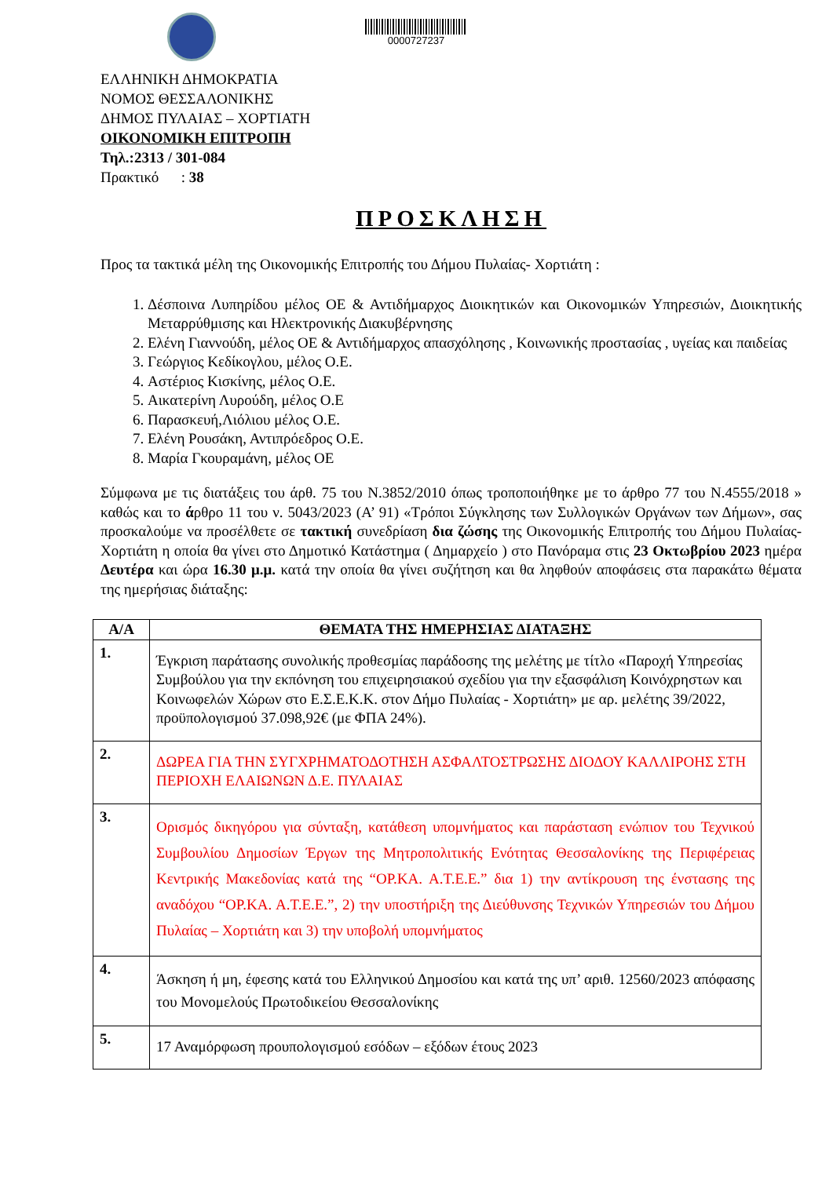0000727237
ΕΛΛΗΝΙΚΗ ΔΗΜΟΚΡΑΤΙΑ
ΝΟΜΟΣ ΘΕΣΣΑΛΟΝΙΚΗΣ
ΔΗΜΟΣ ΠΥΛΑΙΑΣ – ΧΟΡΤΙΑΤΗ
ΟΙΚΟΝΟΜΙΚΗ ΕΠΙΤΡΟΠΗ
Τηλ.:2313 / 301-084
Πρακτικό : 38
ΠΡΟΣΚΛΗΣΗ
Προς τα τακτικά μέλη της Οικονομικής Επιτροπής του Δήμου Πυλαίας- Χορτιάτη :
1. Δέσποινα Λυπηρίδου μέλος ΟΕ & Αντιδήμαρχος Διοικητικών και Οικονομικών Υπηρεσιών, Διοικητικής Μεταρρύθμισης και Ηλεκτρονικής Διακυβέρνησης
2. Ελένη Γιαννούδη, μέλος ΟΕ & Αντιδήμαρχος απασχόλησης , Κοινωνικής προστασίας , υγείας και παιδείας
3. Γεώργιος Κεδίκογλου, μέλος Ο.Ε.
4. Αστέριος Κισκίνης, μέλος Ο.Ε.
5. Αικατερίνη Λυρούδη, μέλος Ο.Ε
6. Παρασκευή,Λιόλιου μέλος Ο.Ε.
7. Ελένη Ρουσάκη, Αντιπρόεδρος Ο.Ε.
8. Μαρία Γκουραμάνη, μέλος ΟΕ
Σύμφωνα με τις διατάξεις του άρθ. 75 του Ν.3852/2010 όπως τροποποιήθηκε με το άρθρο 77 του Ν.4555/2018 » καθώς και το άρθρο 11 του ν. 5043/2023 (Α’ 91) «Τρόποι Σύγκλησης των Συλλογικών Οργάνων των Δήμων», σας προσκαλούμε να προσέλθετε σε τακτική συνεδρίαση δια ζώσης της Οικονομικής Επιτροπής του Δήμου Πυλαίας- Χορτιάτη η οποία θα γίνει στο Δημοτικό Κατάστημα ( Δημαρχείο ) στο Πανόραμα στις 23 Οκτωβρίου 2023 ημέρα Δευτέρα και ώρα 16.30 μ.μ. κατά την οποία θα γίνει συζήτηση και θα ληφθούν αποφάσεις στα παρακάτω θέματα της ημερήσιας διάταξης:
| Α/Α | ΘΕΜΑΤΑ ΤΗΣ ΗΜΕΡΗΣΙΑΣ ΔΙΑΤΑΞΗΣ |
| --- | --- |
| 1. | Έγκριση παράτασης συνολικής προθεσμίας παράδοσης της μελέτης με τίτλο «Παροχή Υπηρεσίας Συμβούλου για την εκπόνηση του επιχειρησιακού σχεδίου για την εξασφάλιση Κοινόχρηστων και Κοινωφελών Χώρων στο Ε.Σ.Ε.Κ.Κ. στον Δήμο Πυλαίας - Χορτιάτη» με αρ. μελέτης 39/2022, προϋπολογισμού 37.098,92€ (με ΦΠΑ 24%). |
| 2. | ΔΩΡΕΑ ΓΙΑ ΤΗΝ ΣΥΓΧΡΗΜΑΤΟΔΟΤΗΣΗ ΑΣΦΑΛΤΟΣΤΡΩΣΗΣ ΔΙΟΔΟΥ ΚΑΛΛΙΡΟΗΣ ΣΤΗ ΠΕΡΙΟΧΗ ΕΛΑΙΩΝΩΝ Δ.Ε. ΠΥΛΑΙΑΣ |
| 3. | Ορισμός δικηγόρου για σύνταξη, κατάθεση υπομνήματος και παράσταση ενώπιον του Τεχνικού Συμβουλίου Δημοσίων Έργων της Μητροπολιτικής Ενότητας Θεσσαλονίκης της Περιφέρειας Κεντρικής Μακεδονίας κατά της “ΟΡ.ΚΑ. Α.Τ.Ε.Ε.” δια 1) την αντίκρουση της ένστασης της αναδόχου “ΟΡ.ΚΑ. Α.Τ.Ε.Ε.”, 2) την υποστήριξη της Διεύθυνσης Τεχνικών Υπηρεσιών του Δήμου Πυλαίας – Χορτιάτη και 3) την υποβολή υπομνήματος |
| 4. | Άσκηση ή μη, έφεσης κατά του Ελληνικού Δημοσίου και κατά της υπ’ αριθ. 12560/2023 απόφασης του Μονομελούς Πρωτοδικείου Θεσσαλονίκης |
| 5. | 17 Αναμόρφωση προυπολογισμού εσόδων – εξόδων έτους 2023 |